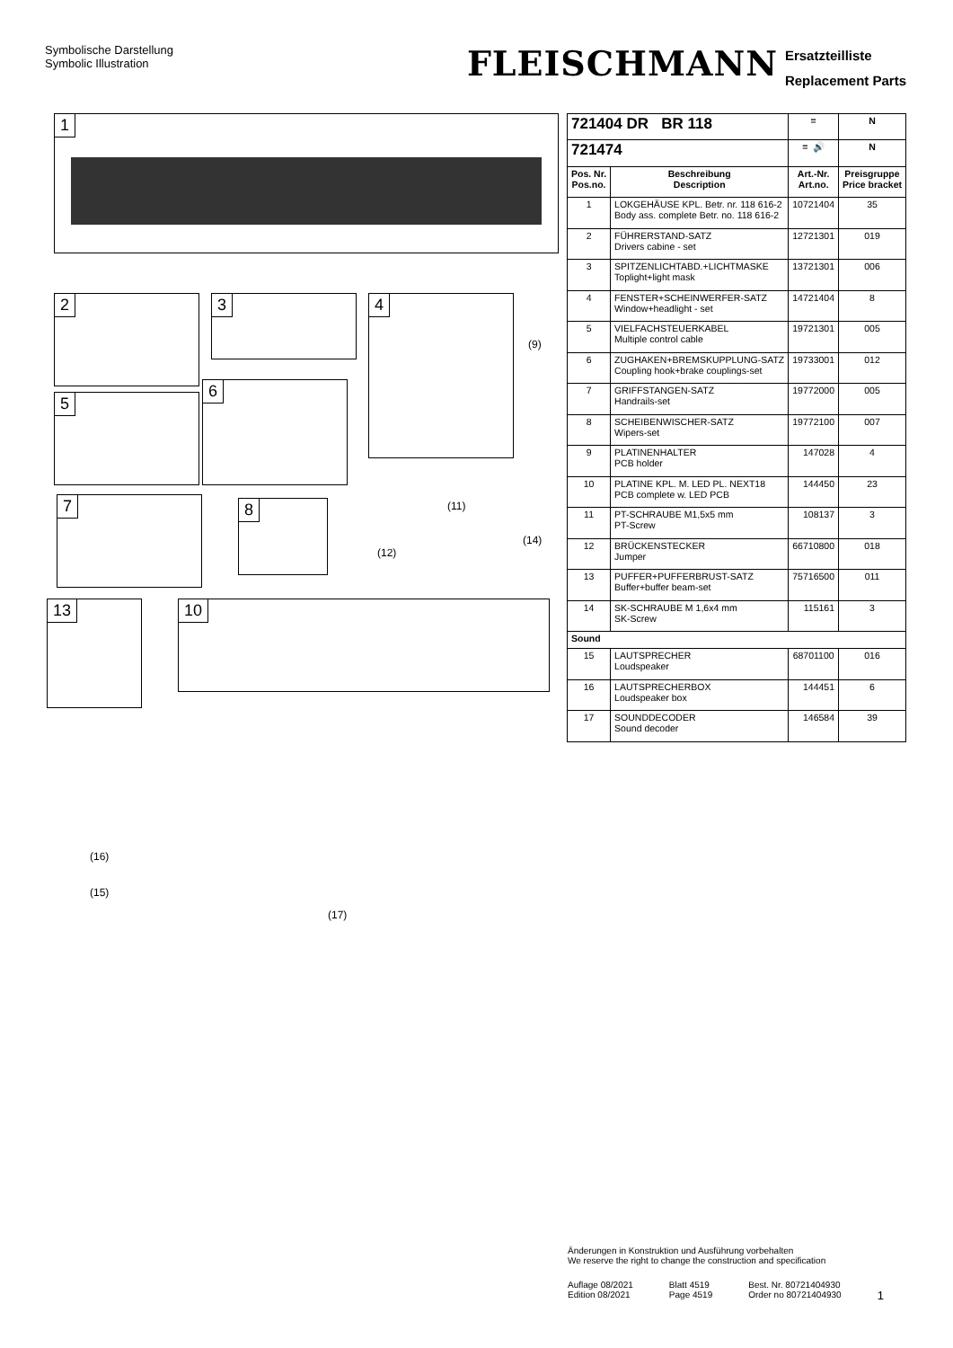Symbolische Darstellung
Symbolic Illustration
FLEISCHMANN
Ersatzteilliste
Replacement Parts
1
2 3 4
5
6
7 8
(9)
(11)
(12)
(14)
13 10
(16)
(15)
(17)
| 721404 DR BR 118 | | = | N |
| --- | --- | --- | --- |
| 721474 | | = 🔊 | N |
| Pos. Nr. Pos.no. | Beschreibung Description | Art.-Nr. Art.no. | Preisgruppe Price bracket |
| 1 | LOKGEHÄUSE KPL. Betr. nr. 118 616-2 Body ass. complete Betr. no. 118 616-2 | 10721404 | 35 |
| 2 | FÜHRERSTAND-SATZ Drivers cabine - set | 12721301 | 019 |
| 3 | SPITZENLICHTABD.+LICHTMASKE Toplight+light mask | 13721301 | 006 |
| 4 | FENSTER+SCHEINWERFER-SATZ Window+headlight - set | 14721404 | 8 |
| 5 | VIELFACHSTEUERKABEL Multiple control cable | 19721301 | 005 |
| 6 | ZUGHAKEN+BREMSKUPPLUNG-SATZ Coupling hook+brake couplings-set | 19733001 | 012 |
| 7 | GRIFFSTANGEN-SATZ Handrails-set | 19772000 | 005 |
| 8 | SCHEIBENWISCHER-SATZ Wipers-set | 19772100 | 007 |
| 9 | PLATINENHALTER PCB holder | 147028 | 4 |
| 10 | PLATINE KPL. M. LED PL. NEXT18 PCB complete w. LED PCB | 144450 | 23 |
| 11 | PT-SCHRAUBE M1,5x5 mm PT-Screw | 108137 | 3 |
| 12 | BRÜCKENSTECKER Jumper | 66710800 | 018 |
| 13 | PUFFER+PUFFERBRUST-SATZ Buffer+buffer beam-set | 75716500 | 011 |
| 14 | SK-SCHRAUBE M 1,6x4 mm SK-Screw | 115161 | 3 |
| Sound | | | |
| 15 | LAUTSPRECHER Loudspeaker | 68701100 | 016 |
| 16 | LAUTSPRECHERBOX Loudspeaker box | 144451 | 6 |
| 17 | SOUNDDECODER Sound decoder | 146584 | 39 |
Änderungen in Konstruktion und Ausführung vorbehalten
We reserve the right to change the construction and specification
Auflage 08/2021
Edition 08/2021
Blatt 4519
Page 4519
Best. Nr. 80721404930
Order no 80721404930
1